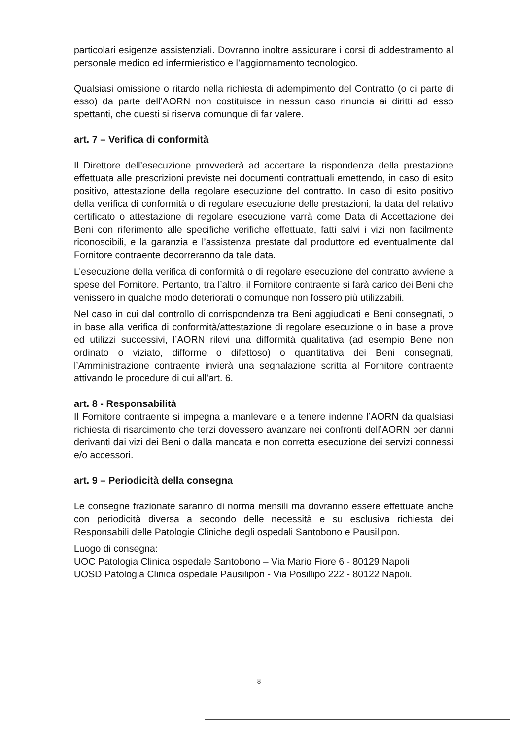particolari esigenze assistenziali. Dovranno inoltre assicurare i corsi di addestramento al personale medico ed infermieristico e l’aggiornamento tecnologico.
Qualsiasi omissione o ritardo nella richiesta di adempimento del Contratto (o di parte di esso) da parte dell’AORN non costituisce in nessun caso rinuncia ai diritti ad esso spettanti, che questi si riserva comunque di far valere.
art. 7 – Verifica di conformità
Il Direttore dell’esecuzione provvederà ad accertare la rispondenza della prestazione effettuata alle prescrizioni previste nei documenti contrattuali emettendo, in caso di esito positivo, attestazione della regolare esecuzione del contratto. In caso di esito positivo della verifica di conformità o di regolare esecuzione delle prestazioni, la data del relativo certificato o attestazione di regolare esecuzione varrà come Data di Accettazione dei Beni con riferimento alle specifiche verifiche effettuate, fatti salvi i vizi non facilmente riconoscibili, e la garanzia e l’assistenza prestate dal produttore ed eventualmente dal Fornitore contraente decorreranno da tale data.
L’esecuzione della verifica di conformità o di regolare esecuzione del contratto avviene a spese del Fornitore. Pertanto, tra l’altro, il Fornitore contraente si farà carico dei Beni che venissero in qualche modo deteriorati o comunque non fossero più utilizzabili.
Nel caso in cui dal controllo di corrispondenza tra Beni aggiudicati e Beni consegnati, o in base alla verifica di conformità/attestazione di regolare esecuzione o in base a prove ed utilizzi successivi, l’AORN rilevi una difformità qualitativa (ad esempio Bene non ordinato o viziato, difforme o difettoso) o quantitativa dei Beni consegnati, l’Amministrazione contraente invierà una segnalazione scritta al Fornitore contraente attivando le procedure di cui all’art. 6.
art. 8 - Responsabilità
Il Fornitore contraente si impegna a manlevare e a tenere indenne l’AORN da qualsiasi richiesta di risarcimento che terzi dovessero avanzare nei confronti dell’AORN per danni derivanti dai vizi dei Beni o dalla mancata e non corretta esecuzione dei servizi connessi e/o accessori.
art. 9 – Periodicità della consegna
Le consegne frazionate saranno di norma mensili ma dovranno essere effettuate anche con periodicità diversa a secondo delle necessità e su esclusiva richiesta dei Responsabili delle Patologie Cliniche degli ospedali Santobono e Pausilipon.
Luogo di consegna:
UOC Patologia Clinica ospedale Santobono – Via Mario Fiore 6 - 80129 Napoli
UOSD Patologia Clinica ospedale Pausilipon - Via Posillipo 222 - 80122 Napoli.
8